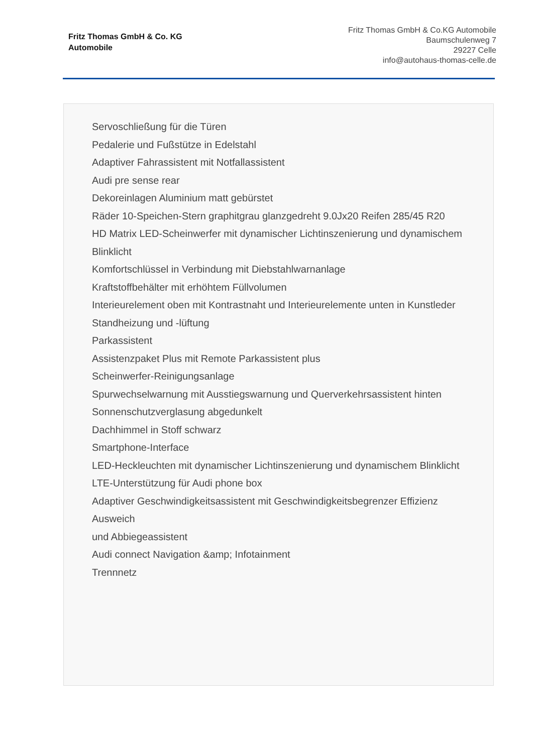Fritz Thomas GmbH & Co. KG
Automobile
Fritz Thomas GmbH & Co.KG Automobile
Baumschulenweg 7
29227 Celle
info@autohaus-thomas-celle.de
Servoschließung für die Türen
Pedalerie und Fußstütze in Edelstahl
Adaptiver Fahrassistent mit Notfallassistent
Audi pre sense rear
Dekoreinlagen Aluminium matt gebürstet
Räder 10-Speichen-Stern graphitgrau glanzgedreht 9.0Jx20 Reifen 285/45 R20
HD Matrix LED-Scheinwerfer mit dynamischer Lichtinszenierung und dynamischem Blinklicht
Komfortschlüssel in Verbindung mit Diebstahlwarnanlage
Kraftstoffbehälter mit erhöhtem Füllvolumen
Interieurelement oben mit Kontrastnaht und Interieurelemente unten in Kunstleder
Standheizung und -lüftung
Parkassistent
Assistenzpaket Plus mit Remote Parkassistent plus
Scheinwerfer-Reinigungsanlage
Spurwechselwarnung mit Ausstiegswarnung und Querverkehrsassistent hinten
Sonnenschutzverglasung abgedunkelt
Dachhimmel in Stoff schwarz
Smartphone-Interface
LED-Heckleuchten mit dynamischer Lichtinszenierung und dynamischem Blinklicht
LTE-Unterstützung für Audi phone box
Adaptiver Geschwindigkeitsassistent mit Geschwindigkeitsbegrenzer Effizienz Ausweich
und Abbiegeassistent
Audi connect Navigation &amp; Infotainment
Trennnetz